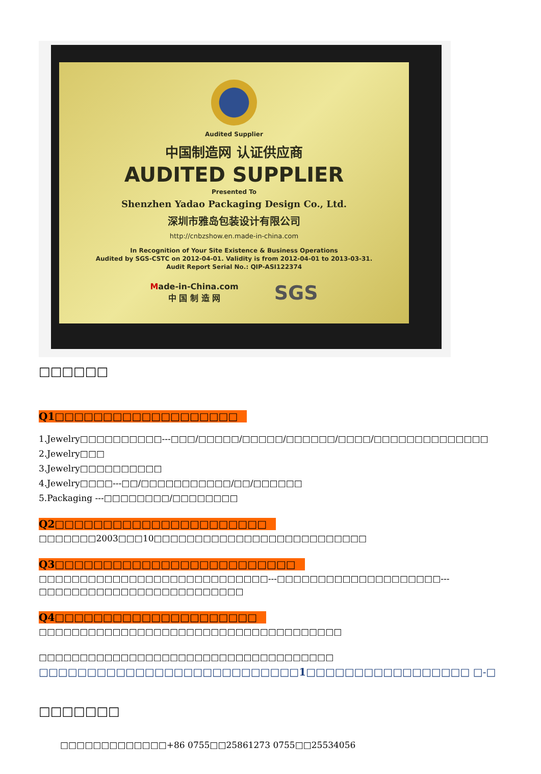Audited Supplier
中国制造网 认证供应商
AUDITED SUPPLIER
Presented To
Shenzhen Yadao Packaging Design Co., Ltd.
深圳市雅岛包装设计有限公司
http://cnbzshow.en.made-in-china.com
In Recognition of Your Site Existence & Business Operations
Audited by SGS-CSTC on 2012-04-01. Validity is from 2012-04-01 to 2013-03-31.
Audit Report Serial No.: QIP-ASI122374
Made-in-China.com
中 国 制 造 网
SGS
□□□□□□
Q1□□□□□□□□□□□□□□□□□□□
1.Jewelry□□□□□□□□□□---□□□/□□□□□/□□□□□/□□□□□□/□□□□/□□□□□□□□□□□□□□
2.Jewelry□□□
3.Jewelry□□□□□□□□□□
4.Jewelry□□□□---□□/□□□□□□□□□□□/□□/□□□□□□
5.Packaging ---□□□□□□□□/□□□□□□□□
Q2□□□□□□□□□□□□□□□□□□□□□□
□□□□□□□2003□□□10□□□□□□□□□□□□□□□□□□□□□□□□□□
Q3□□□□□□□□□□□□□□□□□□□□□□□□□
□□□□□□□□□□□□□□□□□□□□□□□□□□□□---□□□□□□□□□□□□□□□□□□□□---□□□□□□□□□□□□□□□□□□□□□□□□□
Q4□□□□□□□□□□□□□□□□□□□□□
□□□□□□□□□□□□□□□□□□□□□□□□□□□□□□□□□□□□□
□□□□□□□□□□□□□□□□□□□□□□□□□□□□□□□□□□□□
□□□□□□□□□□□□□□□□□□□□□□□□□□□1□□□□□□□□□□□□□□□□□ □-□
□□□□□□□
□□□□□□□□□□□□□+86 0755□□25861273 0755□□25534056